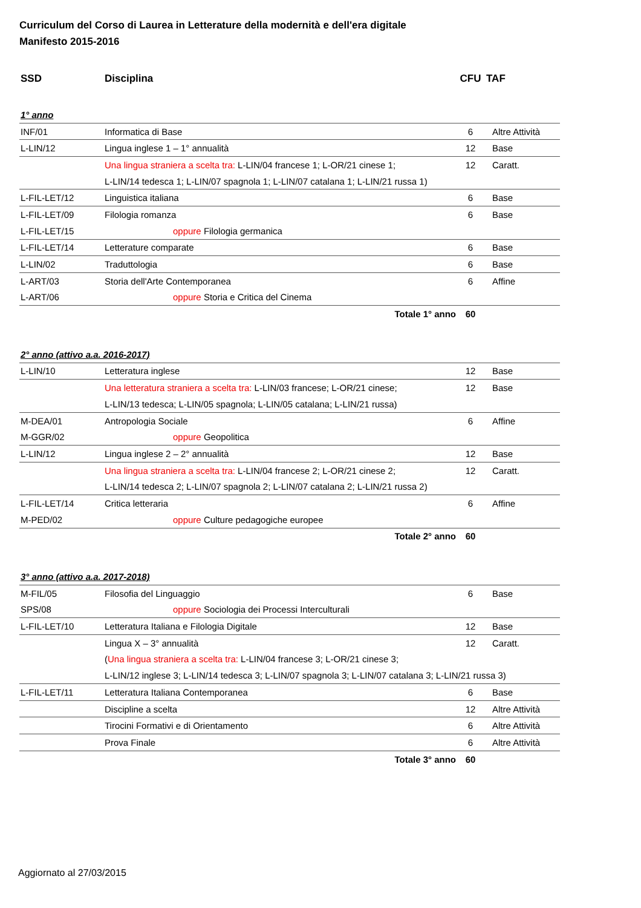Curriculum del Corso di Laurea in Letterature della modernità e dell'era digitale
Manifesto 2015-2016
| SSD | Disciplina | CFU | TAF |
| --- | --- | --- | --- |
| 1° anno | | | |
| INF/01 | Informatica di Base | 6 | Altre Attività |
| L-LIN/12 | Lingua inglese 1 – 1° annualità | 12 | Base |
| | Una lingua straniera a scelta tra: L-LIN/04 francese 1; L-OR/21 cinese 1; | 12 | Caratt. |
| | L-LIN/14 tedesca 1; L-LIN/07 spagnola 1; L-LIN/07 catalana 1; L-LIN/21 russa 1) | | |
| L-FIL-LET/12 | Linguistica italiana | 6 | Base |
| L-FIL-LET/09 | Filologia romanza | 6 | Base |
| L-FIL-LET/15 | oppure Filologia germanica | | |
| L-FIL-LET/14 | Letterature comparate | 6 | Base |
| L-LIN/02 | Traduttologia | 6 | Base |
| L-ART/03 | Storia dell'Arte Contemporanea | 6 | Affine |
| L-ART/06 | oppure Storia e Critica del Cinema | | |
| | Totale 1° anno | 60 | |
| 2° anno (attivo a.a. 2016-2017) | | | |
| L-LIN/10 | Letteratura inglese | 12 | Base |
| | Una letteratura straniera a scelta tra: L-LIN/03 francese; L-OR/21 cinese; | 12 | Base |
| | L-LIN/13 tedesca; L-LIN/05 spagnola; L-LIN/05 catalana; L-LIN/21 russa) | | |
| M-DEA/01 | Antropologia Sociale | 6 | Affine |
| M-GGR/02 | oppure Geopolitica | | |
| L-LIN/12 | Lingua inglese 2 – 2° annualità | 12 | Base |
| | Una lingua straniera a scelta tra: L-LIN/04 francese 2; L-OR/21 cinese 2; | 12 | Caratt. |
| | L-LIN/14 tedesca 2; L-LIN/07 spagnola 2; L-LIN/07 catalana 2; L-LIN/21 russa 2) | | |
| L-FIL-LET/14 | Critica letteraria | 6 | Affine |
| M-PED/02 | oppure Culture pedagogiche europee | | |
| | Totale 2° anno | 60 | |
| 3° anno (attivo a.a. 2017-2018) | | | |
| M-FIL/05 | Filosofia del Linguaggio | 6 | Base |
| SPS/08 | oppure Sociologia dei Processi Interculturali | | |
| L-FIL-LET/10 | Letteratura Italiana e Filologia Digitale | 12 | Base |
| | Lingua X – 3° annualità | 12 | Caratt. |
| | ( Una lingua straniera a scelta tra: L-LIN/04 francese 3; L-OR/21 cinese 3; | | |
| | L-LIN/12 inglese 3; L-LIN/14 tedesca 3; L-LIN/07 spagnola 3; L-LIN/07 catalana 3; L-LIN/21 russa 3) | | |
| L-FIL-LET/11 | Letteratura Italiana Contemporanea | 6 | Base |
| | Discipline a scelta | 12 | Altre Attività |
| | Tirocini Formativi e di Orientamento | 6 | Altre Attività |
| | Prova Finale | 6 | Altre Attività |
| | Totale 3° anno | 60 | |
Aggiornato al 27/03/2015